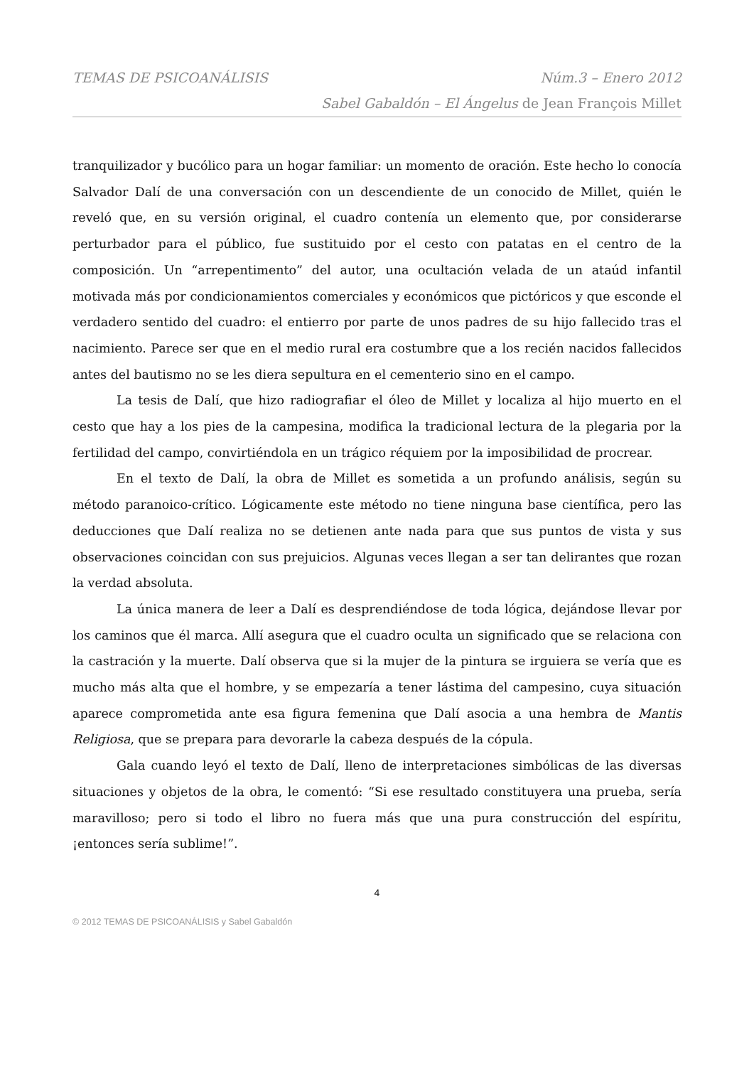TEMAS DE PSICOANÁLISIS Núm.3 – Enero 2012
Sabel Gabaldón – El Ángelus de Jean François Millet
tranquilizador y bucólico para un hogar familiar: un momento de oración. Este hecho lo conocía Salvador Dalí de una conversación con un descendiente de un conocido de Millet, quién le reveló que, en su versión original, el cuadro contenía un elemento que, por considerarse perturbador para el público, fue sustituido por el cesto con patatas en el centro de la composición. Un “arrepentimento” del autor, una ocultación velada de un ataúd infantil motivada más por condicionamientos comerciales y económicos que pictóricos y que esconde el verdadero sentido del cuadro: el entierro por parte de unos padres de su hijo fallecido tras el nacimiento. Parece ser que en el medio rural era costumbre que a los recién nacidos fallecidos antes del bautismo no se les diera sepultura en el cementerio sino en el campo.
La tesis de Dalí, que hizo radiografiar el óleo de Millet y localiza al hijo muerto en el cesto que hay a los pies de la campesina, modifica la tradicional lectura de la plegaria por la fertilidad del campo, convirtiéndola en un trágico réquiem por la imposibilidad de procrear.
En el texto de Dalí, la obra de Millet es sometida a un profundo análisis, según su método paranoico-crítico. Lógicamente este método no tiene ninguna base científica, pero las deducciones que Dalí realiza no se detienen ante nada para que sus puntos de vista y sus observaciones coincidan con sus prejuicios. Algunas veces llegan a ser tan delirantes que rozan la verdad absoluta.
La única manera de leer a Dalí es desprendiéndose de toda lógica, dejándose llevar por los caminos que él marca. Allí asegura que el cuadro oculta un significado que se relaciona con la castración y la muerte. Dalí observa que si la mujer de la pintura se irguiera se vería que es mucho más alta que el hombre, y se empezaría a tener lástima del campesino, cuya situación aparece comprometida ante esa figura femenina que Dalí asocia a una hembra de Mantis Religiosa, que se prepara para devorarle la cabeza después de la cópula.
Gala cuando leyó el texto de Dalí, lleno de interpretaciones simbólicas de las diversas situaciones y objetos de la obra, le comentó: “Si ese resultado constituyera una prueba, sería maravilloso; pero si todo el libro no fuera más que una pura construcción del espíritu, ¡entonces sería sublime!”.
4
© 2012 TEMAS DE PSICOANÁLISIS y Sabel Gabaldón